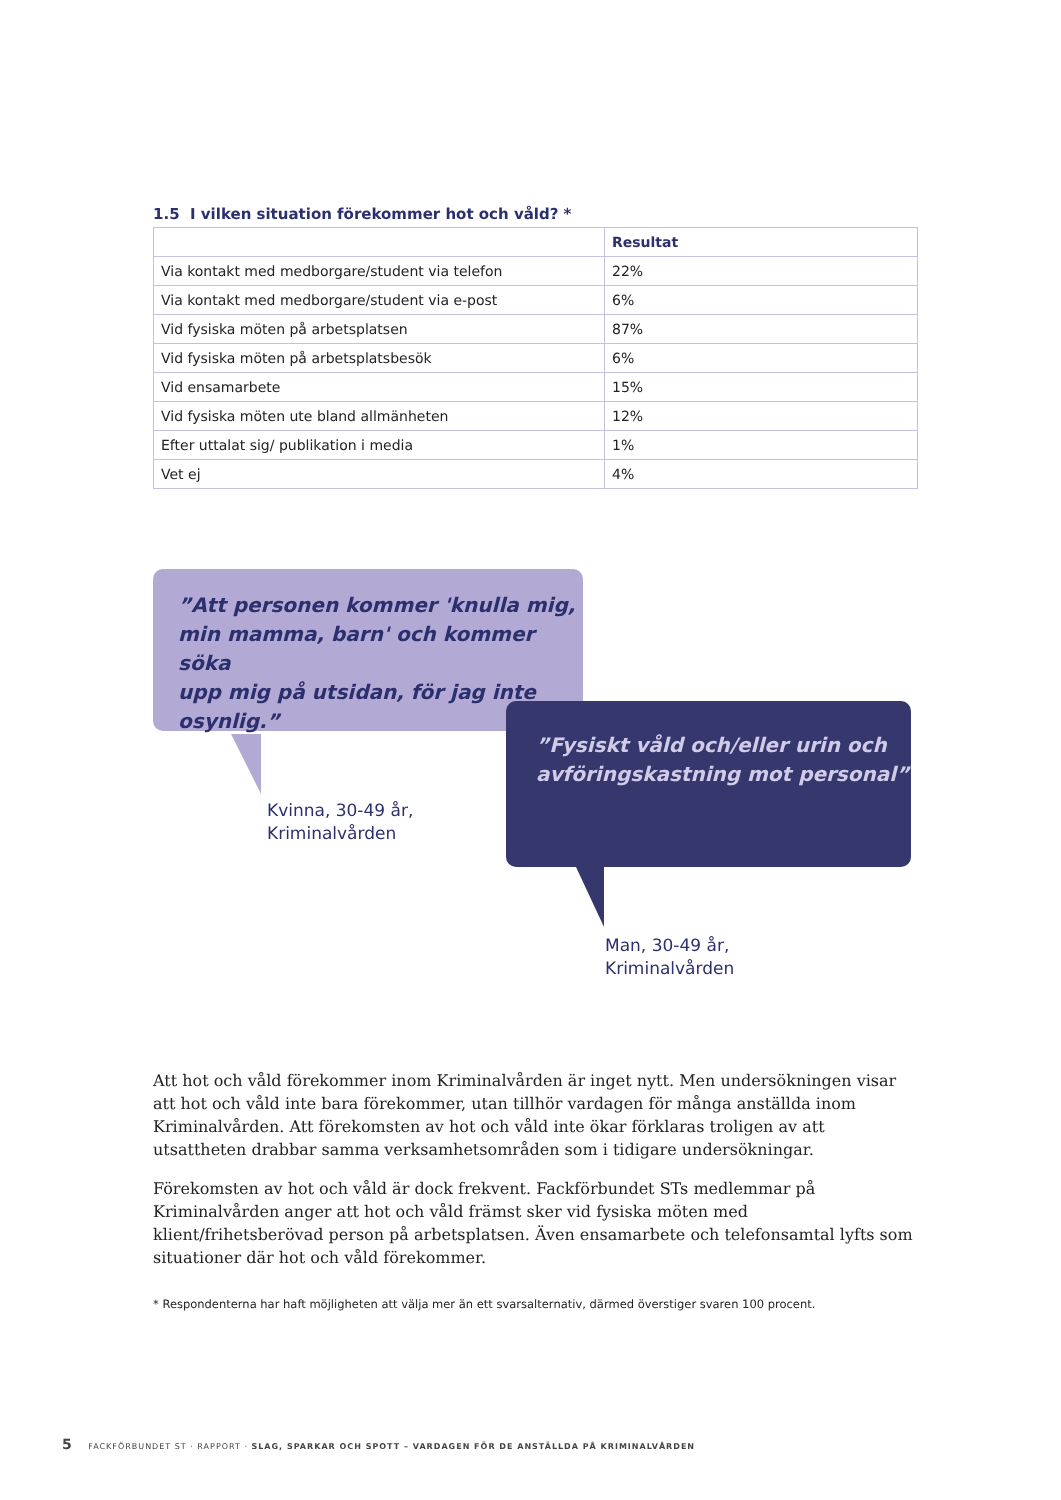1.5 I vilken situation förekommer hot och våld? *
| | Resultat |
| --- | --- |
| Via kontakt med medborgare/student via telefon | 22% |
| Via kontakt med medborgare/student via e-post | 6% |
| Vid fysiska möten på arbetsplatsen | 87% |
| Vid fysiska möten på arbetsplatsbesök | 6% |
| Vid ensamarbete | 15% |
| Vid fysiska möten ute bland allmänheten | 12% |
| Efter uttalat sig/ publikation i media | 1% |
| Vet ej | 4% |
”Att personen kommer 'knulla mig,
min mamma, barn' och kommer söka
upp mig på utsidan, för jag inte osynlig.”
Kvinna, 30-49 år,
Kriminalvården
”Fysiskt våld och/eller urin och
avföringskastning mot personal”
Man, 30-49 år,
Kriminalvården
Att hot och våld förekommer inom Kriminalvården är inget nytt. Men undersökningen visar att hot och våld inte bara förekommer, utan tillhör vardagen för många anställda inom Kriminalvården. Att förekomsten av hot och våld inte ökar förklaras troligen av att utsattheten drabbar samma verksamhetsområden som i tidigare undersökningar.
Förekomsten av hot och våld är dock frekvent. Fackförbundet STs medlemmar på Kriminalvården anger att hot och våld främst sker vid fysiska möten med klient/frihetsberövad person på arbetsplatsen. Även ensamarbete och telefonsamtal lyfts som situationer där hot och våld förekommer.
* Respondenterna har haft möjligheten att välja mer än ett svarsalternativ, därmed överstiger svaren 100 procent.
5 FACKFÖRBUNDET ST · RAPPORT · SLAG, SPARKAR OCH SPOTT – VARDAGEN FÖR DE ANSTÄLLDA PÅ KRIMINALVÅRDEN